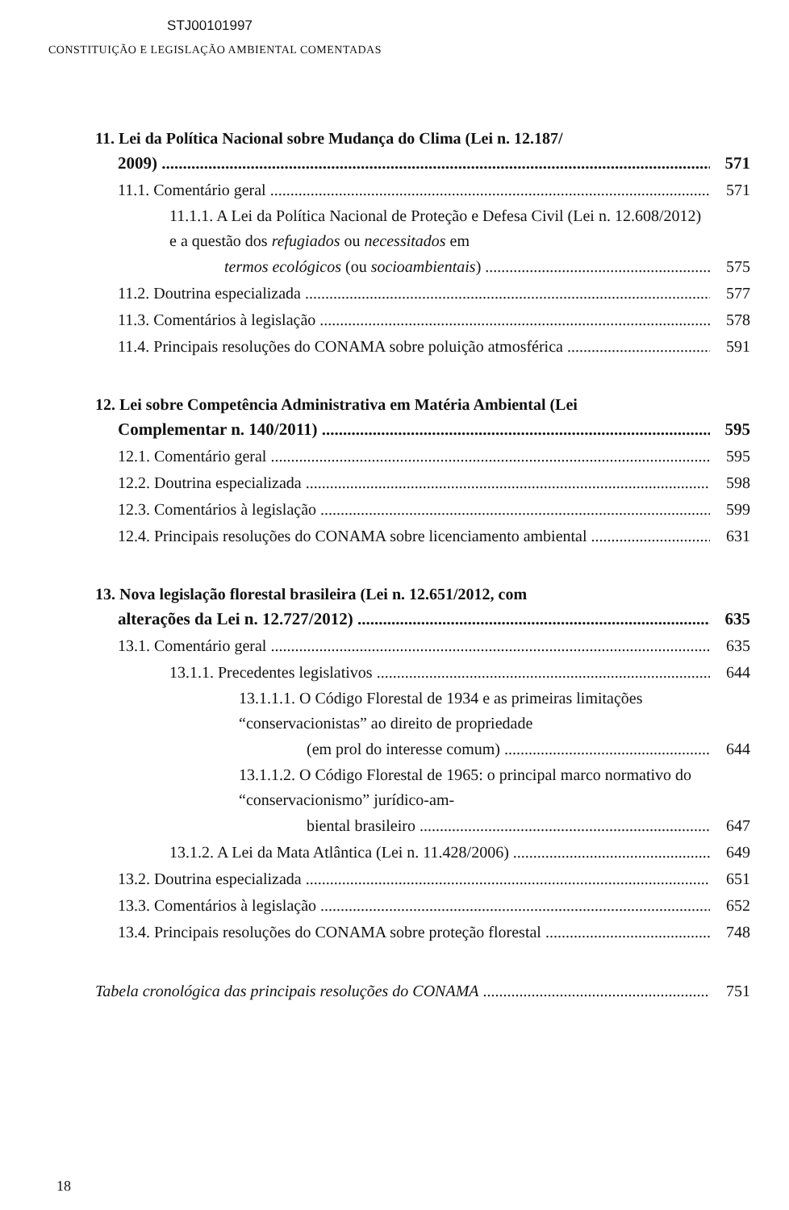STJ00101997
CONSTITUIÇÃO E LEGISLAÇÃO AMBIENTAL COMENTADAS
11. Lei da Política Nacional sobre Mudança do Clima (Lei n. 12.187/
2009) 571
11.1. Comentário geral 571
11.1.1. A Lei da Política Nacional de Proteção e Defesa Civil (Lei n. 12.608/2012) e a questão dos refugiados ou necessitados em
termos ecológicos (ou socioambientais) 575
11.2. Doutrina especializada 577
11.3. Comentários à legislação 578
11.4. Principais resoluções do CONAMA sobre poluição atmosférica 591
12. Lei sobre Competência Administrativa em Matéria Ambiental (Lei
Complementar n. 140/2011) 595
12.1. Comentário geral 595
12.2. Doutrina especializada 598
12.3. Comentários à legislação 599
12.4. Principais resoluções do CONAMA sobre licenciamento ambiental 631
13. Nova legislação florestal brasileira (Lei n. 12.651/2012, com
alterações da Lei n. 12.727/2012) 635
13.1. Comentário geral 635
13.1.1. Precedentes legislativos 644
13.1.1.1. O Código Florestal de 1934 e as primeiras limitações “conservacionistas” ao direito de propriedade
(em prol do interesse comum) 644
13.1.1.2. O Código Florestal de 1965: o principal marco normativo do “conservacionismo” jurídico-am-
biental brasileiro 647
13.1.2. A Lei da Mata Atlântica (Lei n. 11.428/2006) 649
13.2. Doutrina especializada 651
13.3. Comentários à legislação 652
13.4. Principais resoluções do CONAMA sobre proteção florestal 748
Tabela cronológica das principais resoluções do CONAMA 751
18